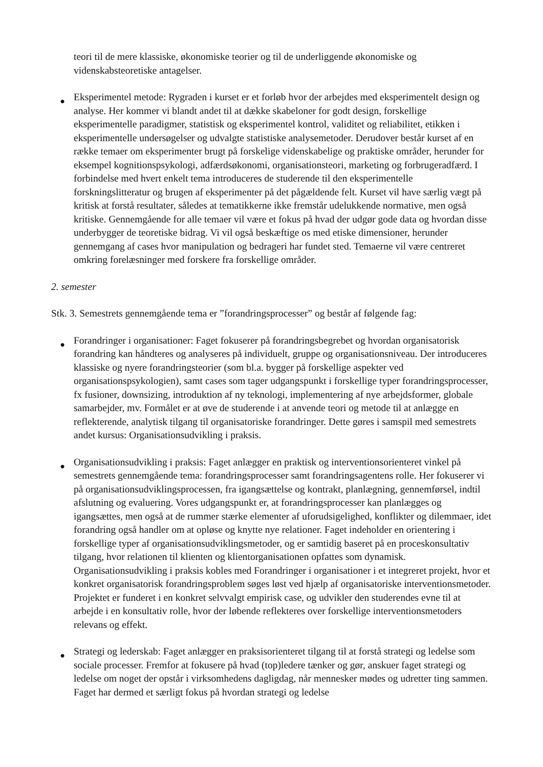teori til de mere klassiske, økonomiske teorier og til de underliggende økonomiske og videnskabsteoretiske antagelser.
●
Eksperimentel metode: Rygraden i kurset er et forløb hvor der arbejdes med eksperimentelt design og analyse. Her kommer vi blandt andet til at dække skabeloner for godt design, forskellige eksperimentelle paradigmer, statistisk og eksperimentel kontrol, validitet og reliabilitet, etikken i eksperimentelle undersøgelser og udvalgte statistiske analysemetoder. Derudover består kurset af en række temaer om eksperimenter brugt på forskelige videnskabelige og praktiske områder, herunder for eksempel kognitionspsykologi, adfærdsøkonomi, organisationsteori, marketing og forbrugeradfærd. I forbindelse med hvert enkelt tema introduceres de studerende til den eksperimentelle forskningslitteratur og brugen af eksperimenter på det pågældende felt. Kurset vil have særlig vægt på kritisk at forstå resultater, således at tematikkerne ikke fremstår udelukkende normative, men også kritiske. Gennemgående for alle temaer vil være et fokus på hvad der udgør gode data og hvordan disse underbygger de teoretiske bidrag. Vi vil også beskæftige os med etiske dimensioner, herunder gennemgang af cases hvor manipulation og bedrageri har fundet sted. Temaerne vil være centreret omkring forelæsninger med forskere fra forskellige områder.
2. semester
Stk. 3. Semestrets gennemgående tema er ”forandringsprocesser” og består af følgende fag:
●
Forandringer i organisationer: Faget fokuserer på forandringsbegrebet og hvordan organisatorisk forandring kan håndteres og analyseres på individuelt, gruppe og organisationsniveau. Der introduceres klassiske og nyere forandringsteorier (som bl.a. bygger på forskellige aspekter ved organisationspsykologien), samt cases som tager udgangspunkt i forskellige typer forandringsprocesser, fx fusioner, downsizing, introduktion af ny teknologi, implementering af nye arbejdsformer, globale samarbejder, mv. Formålet er at øve de studerende i at anvende teori og metode til at anlægge en reflekterende, analytisk tilgang til organisatoriske forandringer. Dette gøres i samspil med semestrets andet kursus: Organisationsudvikling i praksis.
●
Organisationsudvikling i praksis: Faget anlægger en praktisk og interventionsorienteret vinkel på semestrets gennemgående tema: forandringsprocesser samt forandringsagentens rolle. Her fokuserer vi på organisationsudviklingsprocessen, fra igangsættelse og kontrakt, planlægning, gennemførsel, indtil afslutning og evaluering. Vores udgangspunkt er, at forandringsprocesser kan planlægges og igangsættes, men også at de rummer stærke elementer af uforudsigelighed, konflikter og dilemmaer, idet forandring også handler om at opløse og knytte nye relationer. Faget indeholder en orientering i forskellige typer af organisationsudviklingsmetoder, og er samtidig baseret på en proceskonsultativ tilgang, hvor relationen til klienten og klientorganisationen opfattes som dynamisk. Organisationsudvikling i praksis kobles med Forandringer i organisationer i et integreret projekt, hvor et konkret organisatorisk forandringsproblem søges løst ved hjælp af organisatoriske interventionsmetoder. Projektet er funderet i en konkret selvvalgt empirisk case, og udvikler den studerendes evne til at arbejde i en konsultativ rolle, hvor der løbende reflekteres over forskellige interventionsmetoders relevans og effekt.
●
Strategi og lederskab: Faget anlægger en praksisorienteret tilgang til at forstå strategi og ledelse som sociale processer. Fremfor at fokusere på hvad (top)ledere tænker og gør, anskuer faget strategi og ledelse om noget der opstår i virksomhedens dagligdag, når mennesker mødes og udretter ting sammen. Faget har dermed et særligt fokus på hvordan strategi og ledelse